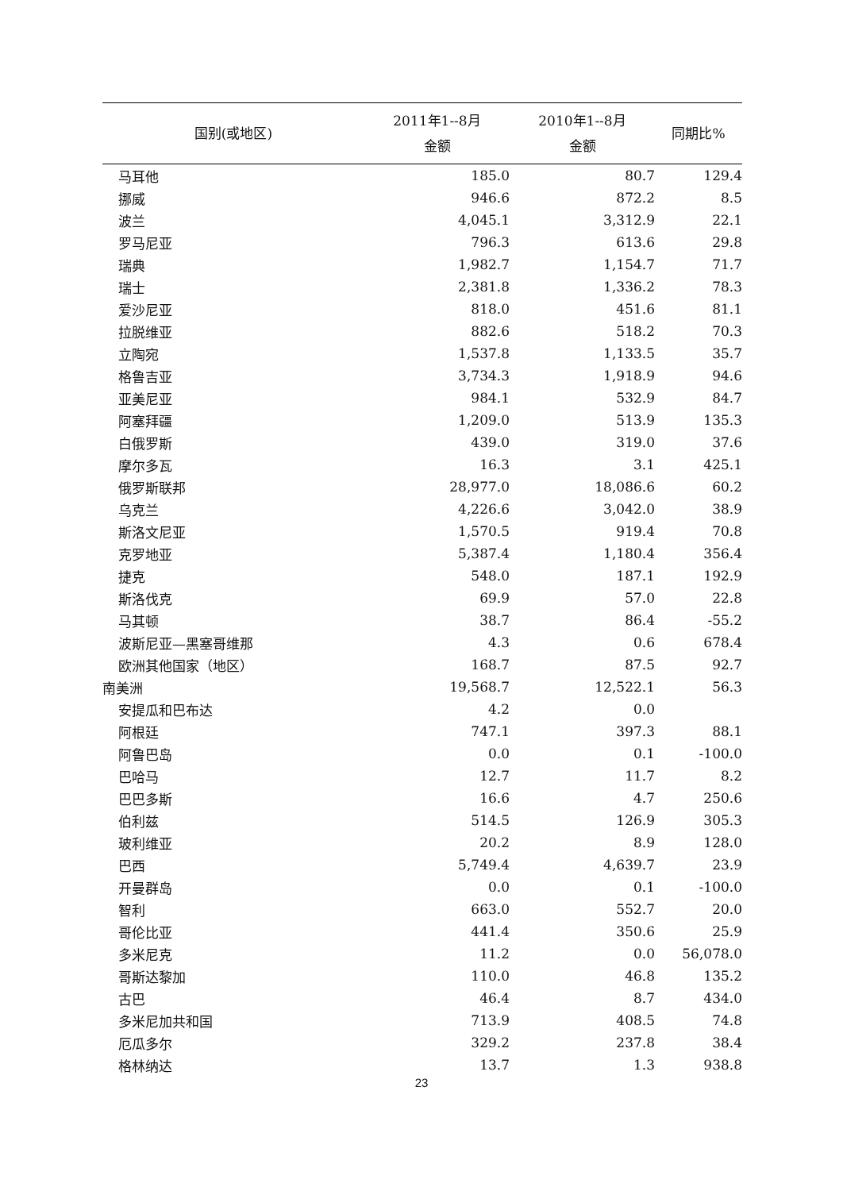| 国别(或地区) | 2011年1--8月 金额 | 2010年1--8月 金额 | 同期比% |
| --- | --- | --- | --- |
| 马耳他 | 185.0 | 80.7 | 129.4 |
| 挪威 | 946.6 | 872.2 | 8.5 |
| 波兰 | 4,045.1 | 3,312.9 | 22.1 |
| 罗马尼亚 | 796.3 | 613.6 | 29.8 |
| 瑞典 | 1,982.7 | 1,154.7 | 71.7 |
| 瑞士 | 2,381.8 | 1,336.2 | 78.3 |
| 爱沙尼亚 | 818.0 | 451.6 | 81.1 |
| 拉脱维亚 | 882.6 | 518.2 | 70.3 |
| 立陶宛 | 1,537.8 | 1,133.5 | 35.7 |
| 格鲁吉亚 | 3,734.3 | 1,918.9 | 94.6 |
| 亚美尼亚 | 984.1 | 532.9 | 84.7 |
| 阿塞拜疆 | 1,209.0 | 513.9 | 135.3 |
| 白俄罗斯 | 439.0 | 319.0 | 37.6 |
| 摩尔多瓦 | 16.3 | 3.1 | 425.1 |
| 俄罗斯联邦 | 28,977.0 | 18,086.6 | 60.2 |
| 乌克兰 | 4,226.6 | 3,042.0 | 38.9 |
| 斯洛文尼亚 | 1,570.5 | 919.4 | 70.8 |
| 克罗地亚 | 5,387.4 | 1,180.4 | 356.4 |
| 捷克 | 548.0 | 187.1 | 192.9 |
| 斯洛伐克 | 69.9 | 57.0 | 22.8 |
| 马其顿 | 38.7 | 86.4 | -55.2 |
| 波斯尼亚—黑塞哥维那 | 4.3 | 0.6 | 678.4 |
| 欧洲其他国家（地区） | 168.7 | 87.5 | 92.7 |
| 南美洲 | 19,568.7 | 12,522.1 | 56.3 |
| 安提瓜和巴布达 | 4.2 | 0.0 | |
| 阿根廷 | 747.1 | 397.3 | 88.1 |
| 阿鲁巴岛 | 0.0 | 0.1 | -100.0 |
| 巴哈马 | 12.7 | 11.7 | 8.2 |
| 巴巴多斯 | 16.6 | 4.7 | 250.6 |
| 伯利兹 | 514.5 | 126.9 | 305.3 |
| 玻利维亚 | 20.2 | 8.9 | 128.0 |
| 巴西 | 5,749.4 | 4,639.7 | 23.9 |
| 开曼群岛 | 0.0 | 0.1 | -100.0 |
| 智利 | 663.0 | 552.7 | 20.0 |
| 哥伦比亚 | 441.4 | 350.6 | 25.9 |
| 多米尼克 | 11.2 | 0.0 | 56,078.0 |
| 哥斯达黎加 | 110.0 | 46.8 | 135.2 |
| 古巴 | 46.4 | 8.7 | 434.0 |
| 多米尼加共和国 | 713.9 | 408.5 | 74.8 |
| 厄瓜多尔 | 329.2 | 237.8 | 38.4 |
| 格林纳达 | 13.7 | 1.3 | 938.8 |
23